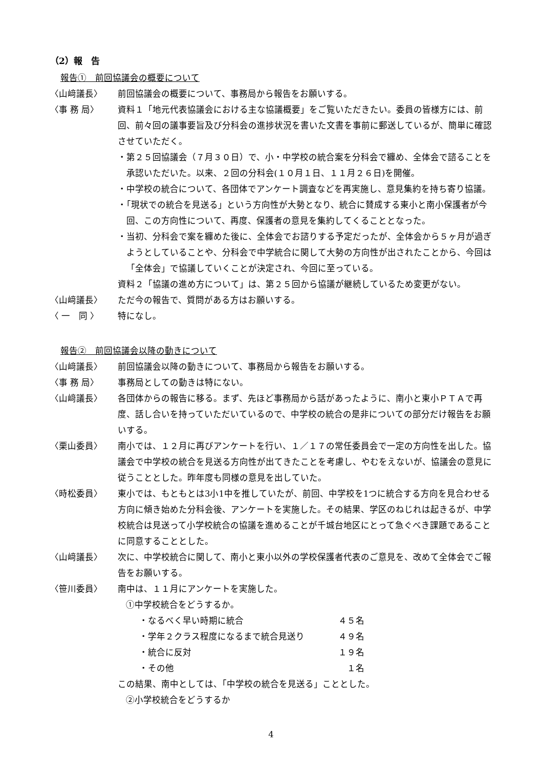（2）報　告
報告①　前回協議会の概要について
〈山﨑議長〉 前回協議会の概要について、事務局から報告をお願いする。
〈事 務 局〉 資料１「地元代表協議会における主な協議概要」をご覧いただきたい。委員の皆様方には、前回、前々回の議事要旨及び分科会の進捗状況を書いた文書を事前に郵送しているが、簡単に確認させていただく。
・第２５回協議会（７月３０日）で、小・中学校の統合案を分科会で纏め、全体会で諮ることを承認いただいた。以来、２回の分科会(１０月１日、１１月２６日)を開催。
・中学校の統合について、各団体でアンケート調査などを再実施し、意見集約を持ち寄り協議。
・「現状での統合を見送る」という方向性が大勢となり、統合に賛成する東小と南小保護者が今回、この方向性について、再度、保護者の意見を集約してくることとなった。
・当初、分科会で案を纏めた後に、全体会でお諮りする予定だったが、全体会から５ヶ月が過ぎようとしていることや、分科会で中学統合に関して大勢の方向性が出されたことから、今回は「全体会」で協議していくことが決定され、今回に至っている。
資料２「協議の進め方について」は、第２５回から協議が継続しているため変更がない。
〈山﨑議長〉 ただ今の報告で、質問がある方はお願いする。
〈 一　同 〉 特になし。
報告②　前回協議会以降の動きについて
〈山﨑議長〉 前回協議会以降の動きについて、事務局から報告をお願いする。
〈事 務 局〉 事務局としての動きは特にない。
〈山﨑議長〉 各団体からの報告に移る。まず、先ほど事務局から話があったように、南小と東小ＰＴＡで再度、話し合いを持っていただいているので、中学校の統合の是非についての部分だけ報告をお願いする。
〈栗山委員〉 南小では、１２月に再びアンケートを行い、１／１７の常任委員会で一定の方向性を出した。協議会で中学校の統合を見送る方向性が出てきたことを考慮し、やむをえないが、協議会の意見に従うこととした。昨年度も同様の意見を出していた。
〈時松委員〉 東小では、もともとは3小1中を推していたが、前回、中学校を1つに統合する方向を見合わせる方向に傾き始めた分科会後、アンケートを実施した。その結果、学区のねじれは起きるが、中学校統合は見送って小学校統合の協議を進めることが千城台地区にとって急ぐべき課題であることに同意することとした。
〈山﨑議長〉 次に、中学校統合に関して、南小と東小以外の学校保護者代表のご意見を、改めて全体会でご報告をお願いする。
〈笹川委員〉 南中は、１１月にアンケートを実施した。
①中学校統合をどうするか。
・なるべく早い時期に統合 ４５名
・学年２クラス程度になるまで統合見送り ４９名
・統合に反対 １９名
・その他 １名
この結果、南中としては、「中学校の統合を見送る」こととした。
②小学校統合をどうするか
4